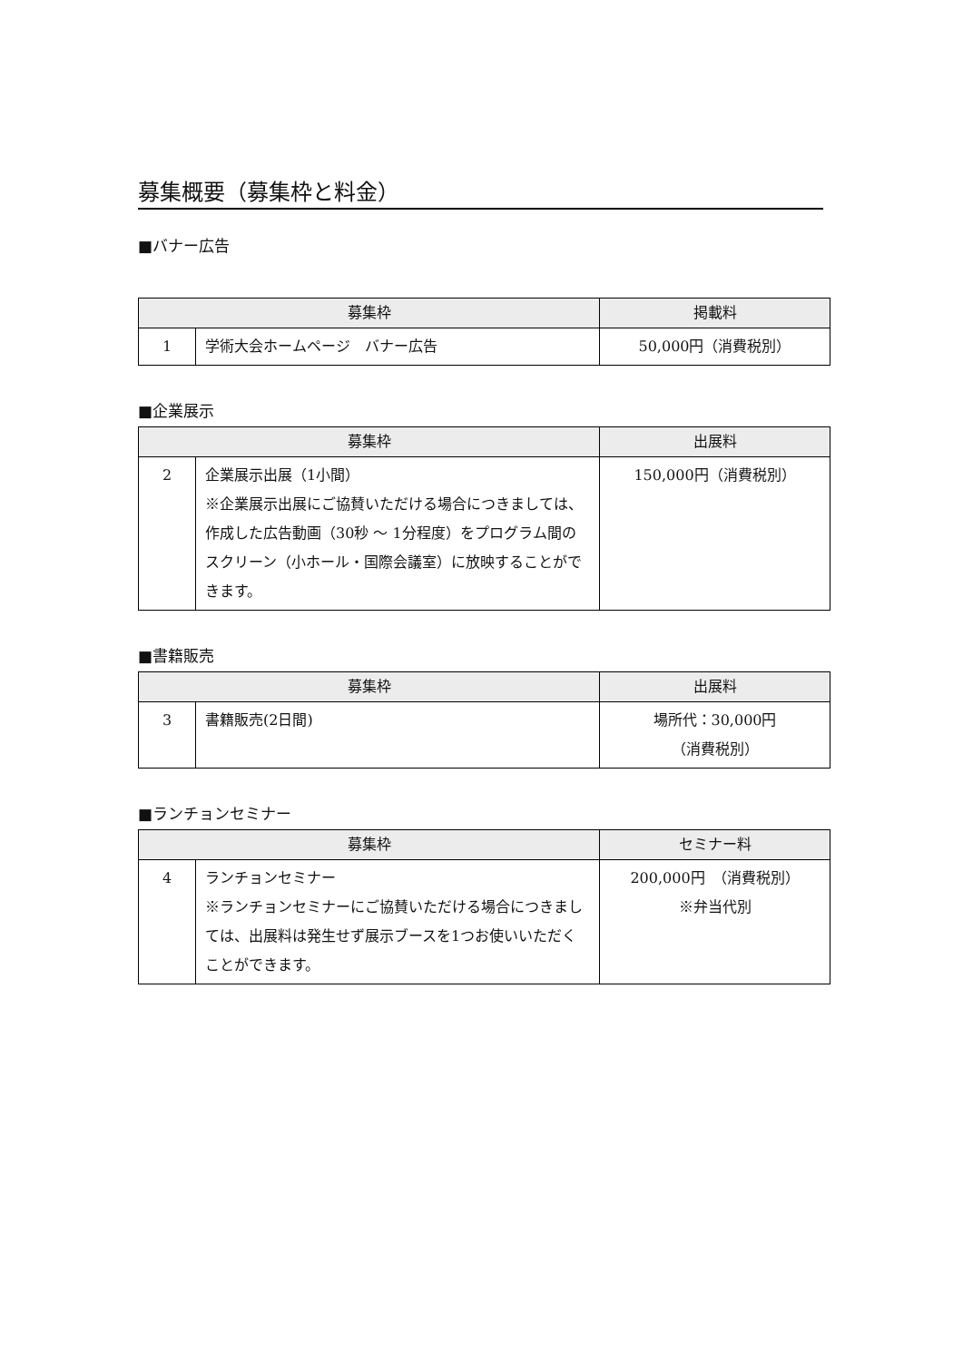募集概要（募集枠と料金）
■バナー広告
| 募集枠 | | 掲載料 |
| --- | --- | --- |
| 1 | 学術大会ホームページ バナー広告 | 50,000円（消費税別） |
■企業展示
| 募集枠 | | 出展料 |
| --- | --- | --- |
| 2 | 企業展示出展（1小間） ※企業展示出展にご協賛いただける場合につきましては、作成した広告動画（30秒 ～ 1分程度）をプログラム間のスクリーン（小ホール・国際会議室）に放映することができます。 | 150,000円（消費税別） |
■書籍販売
| 募集枠 | | 出展料 |
| --- | --- | --- |
| 3 | 書籍販売(2日間) | 場所代：30,000円 （消費税別） |
■ランチョンセミナー
| 募集枠 | | セミナー料 |
| --- | --- | --- |
| 4 | ランチョンセミナー ※ランチョンセミナーにご協賛いただける場合につきましては、出展料は発生せず展示ブースを1つお使いいただくことができます。 | 200,000円 （消費税別） ※弁当代別 |